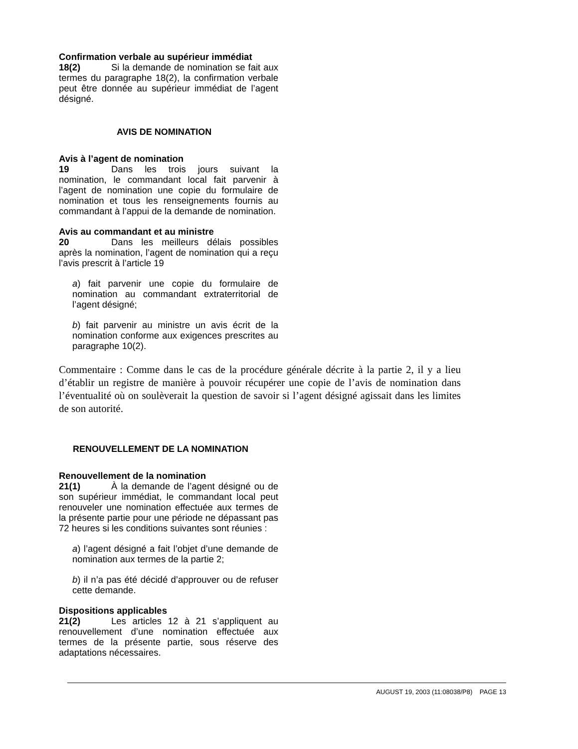Confirmation verbale au supérieur immédiat
18(2) Si la demande de nomination se fait aux termes du paragraphe 18(2), la confirmation verbale peut être donnée au supérieur immédiat de l’agent désigné.
AVIS DE NOMINATION
Avis à l’agent de nomination
19 Dans les trois jours suivant la nomination, le commandant local fait parvenir à l’agent de nomination une copie du formulaire de nomination et tous les renseignements fournis au commandant à l’appui de la demande de nomination.
Avis au commandant et au ministre
20 Dans les meilleurs délais possibles après la nomination, l’agent de nomination qui a reçu l’avis prescrit à l’article 19
a) fait parvenir une copie du formulaire de nomination au commandant extraterritorial de l’agent désigné;
b) fait parvenir au ministre un avis écrit de la nomination conforme aux exigences prescrites au paragraphe 10(2).
Commentaire : Comme dans le cas de la procédure générale décrite à la partie 2, il y a lieu d’établir un registre de manière à pouvoir récupérer une copie de l’avis de nomination dans l’éventualité où on soulèverait la question de savoir si l’agent désigné agissait dans les limites de son autorité.
RENOUVELLEMENT DE LA NOMINATION
Renouvellement de la nomination
21(1) À la demande de l’agent désigné ou de son supérieur immédiat, le commandant local peut renouveler une nomination effectuée aux termes de la présente partie pour une période ne dépassant pas 72 heures si les conditions suivantes sont réunies :
a) l’agent désigné a fait l’objet d’une demande de nomination aux termes de la partie 2;
b) il n’a pas été décidé d’approuver ou de refuser cette demande.
Dispositions applicables
21(2) Les articles 12 à 21 s’appliquent au renouvellement d’une nomination effectuée aux termes de la présente partie, sous réserve des adaptations nécessaires.
AUGUST 19, 2003 (11:08038/P8) PAGE 13